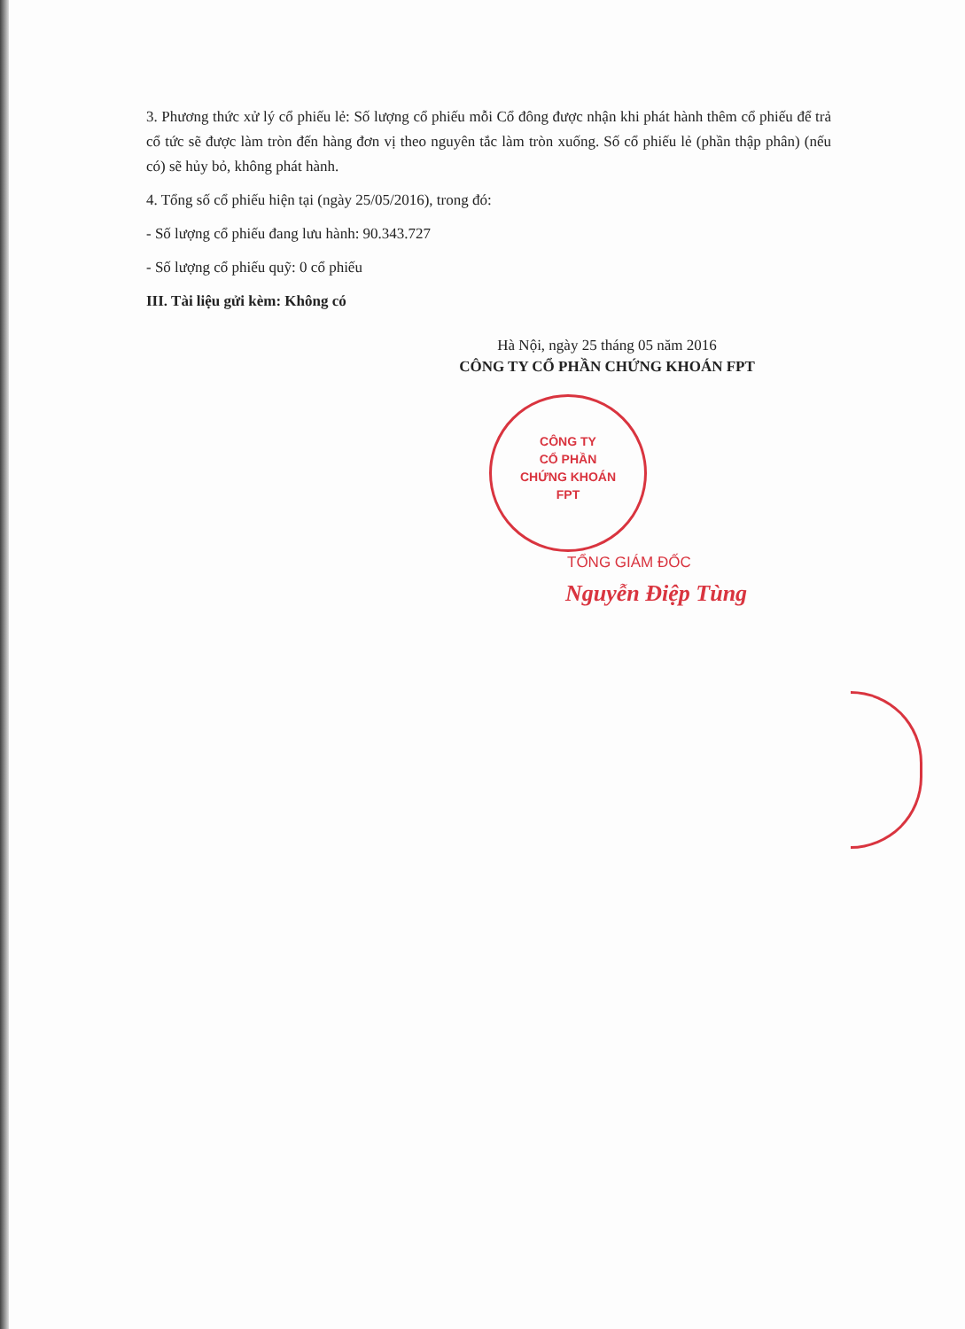3. Phương thức xử lý cổ phiếu lẻ: Số lượng cổ phiếu mỗi Cổ đông được nhận khi phát hành thêm cổ phiếu để trả cổ tức sẽ được làm tròn đến hàng đơn vị theo nguyên tắc làm tròn xuống. Số cổ phiếu lẻ (phần thập phân) (nếu có) sẽ hủy bỏ, không phát hành.
4. Tổng số cổ phiếu hiện tại (ngày 25/05/2016), trong đó:
- Số lượng cổ phiếu đang lưu hành: 90.343.727
- Số lượng cổ phiếu quỹ: 0 cổ phiếu
III. Tài liệu gửi kèm: Không có
Hà Nội, ngày 25 tháng 05 năm 2016
CÔNG TY CỔ PHẦN CHỨNG KHOÁN FPT
CÔNG TY
CỔ PHẦN
CHỨNG KHOÁN
FPT
TỔNG GIÁM ĐỐC
Nguyễn Điệp Tùng